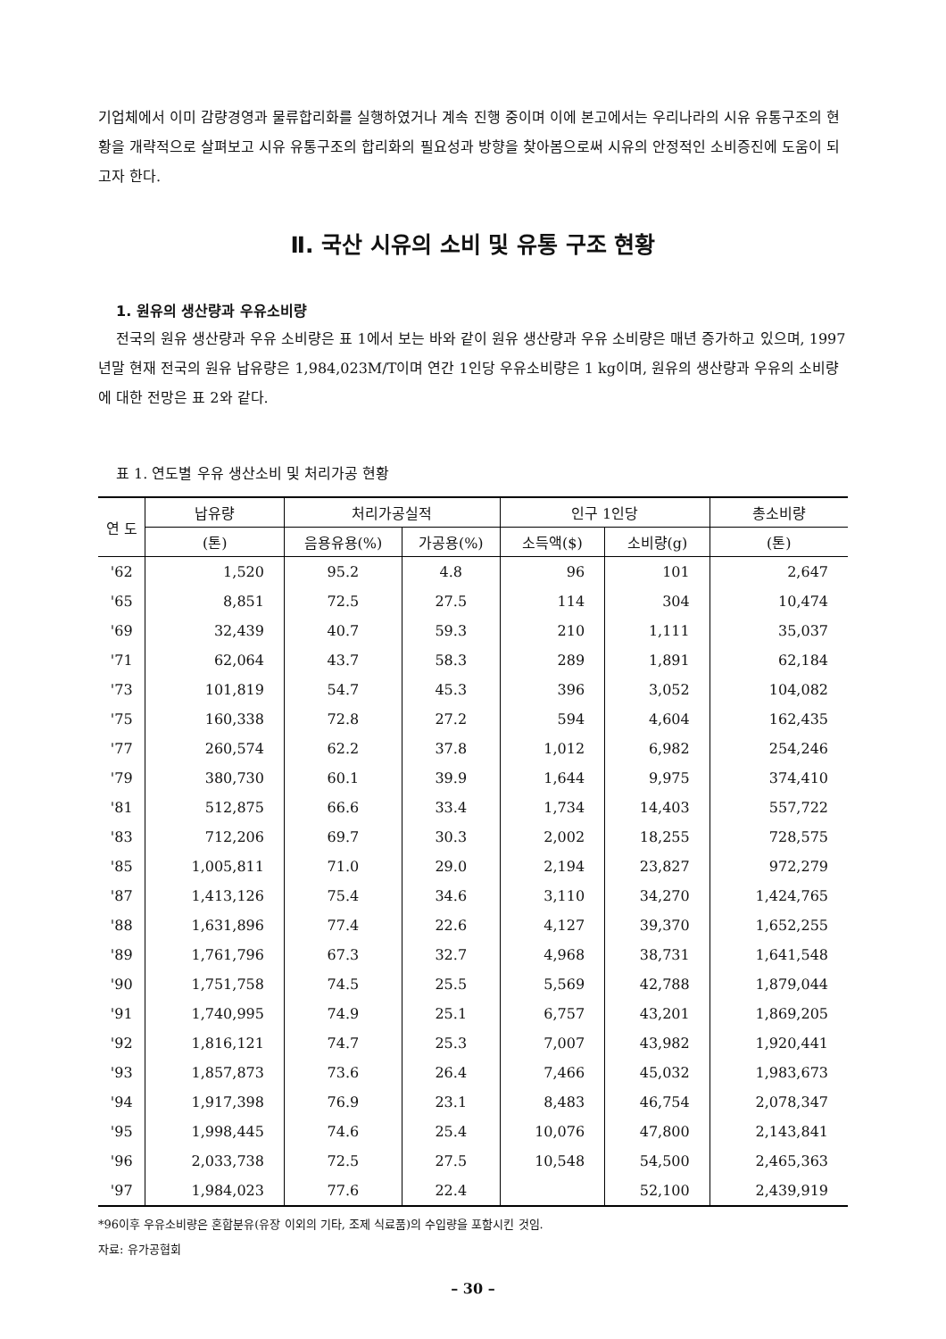기업체에서 이미 감량경영과 물류합리화를 실행하였거나 계속 진행 중이며 이에 본고에서는 우리나라의 시유 유통구조의 현황을 개략적으로 살펴보고 시유 유통구조의 합리화의 필요성과 방향을 찾아봄으로써 시유의 안정적인 소비증진에 도움이 되고자 한다.
Ⅱ. 국산 시유의 소비 및 유통 구조 현황
1. 원유의 생산량과 우유소비량
전국의 원유 생산량과 우유 소비량은 표 1에서 보는 바와 같이 원유 생산량과 우유 소비량은 매년 증가하고 있으며, 1997년말 현재 전국의 원유 납유량은 1,984,023M/T이며 연간 1인당 우유소비량은 1 kg이며, 원유의 생산량과 우유의 소비량에 대한 전망은 표 2와 같다.
표 1. 연도별 우유 생산소비 및 처리가공 현황
| 연 도 | 납유량 | 처리가공실적 | | 인구 1인당 | | 총소비량 |
| --- | --- | --- | --- | --- | --- | --- |
| | (톤) | 음용유용(%) | 가공용(%) | 소득액($) | 소비량(g) | (톤) |
| '62 | 1,520 | 95.2 | 4.8 | 96 | 101 | 2,647 |
| '65 | 8,851 | 72.5 | 27.5 | 114 | 304 | 10,474 |
| '69 | 32,439 | 40.7 | 59.3 | 210 | 1,111 | 35,037 |
| '71 | 62,064 | 43.7 | 58.3 | 289 | 1,891 | 62,184 |
| '73 | 101,819 | 54.7 | 45.3 | 396 | 3,052 | 104,082 |
| '75 | 160,338 | 72.8 | 27.2 | 594 | 4,604 | 162,435 |
| '77 | 260,574 | 62.2 | 37.8 | 1,012 | 6,982 | 254,246 |
| '79 | 380,730 | 60.1 | 39.9 | 1,644 | 9,975 | 374,410 |
| '81 | 512,875 | 66.6 | 33.4 | 1,734 | 14,403 | 557,722 |
| '83 | 712,206 | 69.7 | 30.3 | 2,002 | 18,255 | 728,575 |
| '85 | 1,005,811 | 71.0 | 29.0 | 2,194 | 23,827 | 972,279 |
| '87 | 1,413,126 | 75.4 | 34.6 | 3,110 | 34,270 | 1,424,765 |
| '88 | 1,631,896 | 77.4 | 22.6 | 4,127 | 39,370 | 1,652,255 |
| '89 | 1,761,796 | 67.3 | 32.7 | 4,968 | 38,731 | 1,641,548 |
| '90 | 1,751,758 | 74.5 | 25.5 | 5,569 | 42,788 | 1,879,044 |
| '91 | 1,740,995 | 74.9 | 25.1 | 6,757 | 43,201 | 1,869,205 |
| '92 | 1,816,121 | 74.7 | 25.3 | 7,007 | 43,982 | 1,920,441 |
| '93 | 1,857,873 | 73.6 | 26.4 | 7,466 | 45,032 | 1,983,673 |
| '94 | 1,917,398 | 76.9 | 23.1 | 8,483 | 46,754 | 2,078,347 |
| '95 | 1,998,445 | 74.6 | 25.4 | 10,076 | 47,800 | 2,143,841 |
| '96 | 2,033,738 | 72.5 | 27.5 | 10,548 | 54,500 | 2,465,363 |
| '97 | 1,984,023 | 77.6 | 22.4 | | 52,100 | 2,439,919 |
*96이후 우유소비량은 혼합분유(유장 이외의 기타, 조제 식료품)의 수입량을 포함시킨 것임.
자료: 유가공협회
– 30 –